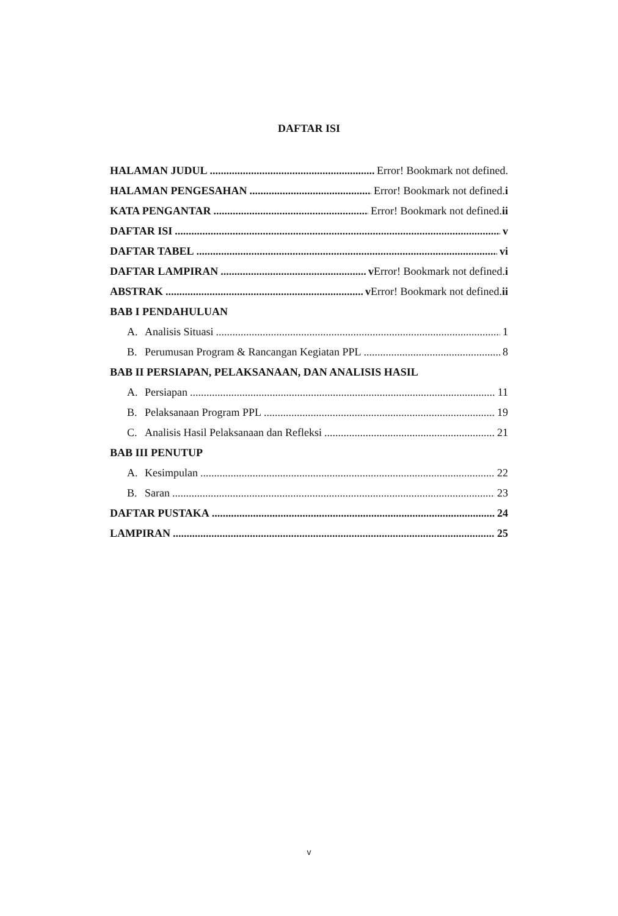DAFTAR ISI
HALAMAN JUDUL Error! Bookmark not defined.
HALAMAN PENGESAHAN Error! Bookmark not defined.i
KATA PENGANTAR Error! Bookmark not defined.ii
DAFTAR ISI v
DAFTAR TABEL vi
DAFTAR LAMPIRAN v Error! Bookmark not defined.i
ABSTRAK v Error! Bookmark not defined.ii
BAB I PENDAHULUAN
A. Analisis Situasi 1
B. Perumusan Program & Rancangan Kegiatan PPL 8
BAB II PERSIAPAN, PELAKSANAAN, DAN ANALISIS HASIL
A. Persiapan 11
B. Pelaksanaan Program PPL 19
C. Analisis Hasil Pelaksanaan dan Refleksi 21
BAB III PENUTUP
A. Kesimpulan 22
B. Saran 23
DAFTAR PUSTAKA 24
LAMPIRAN 25
v